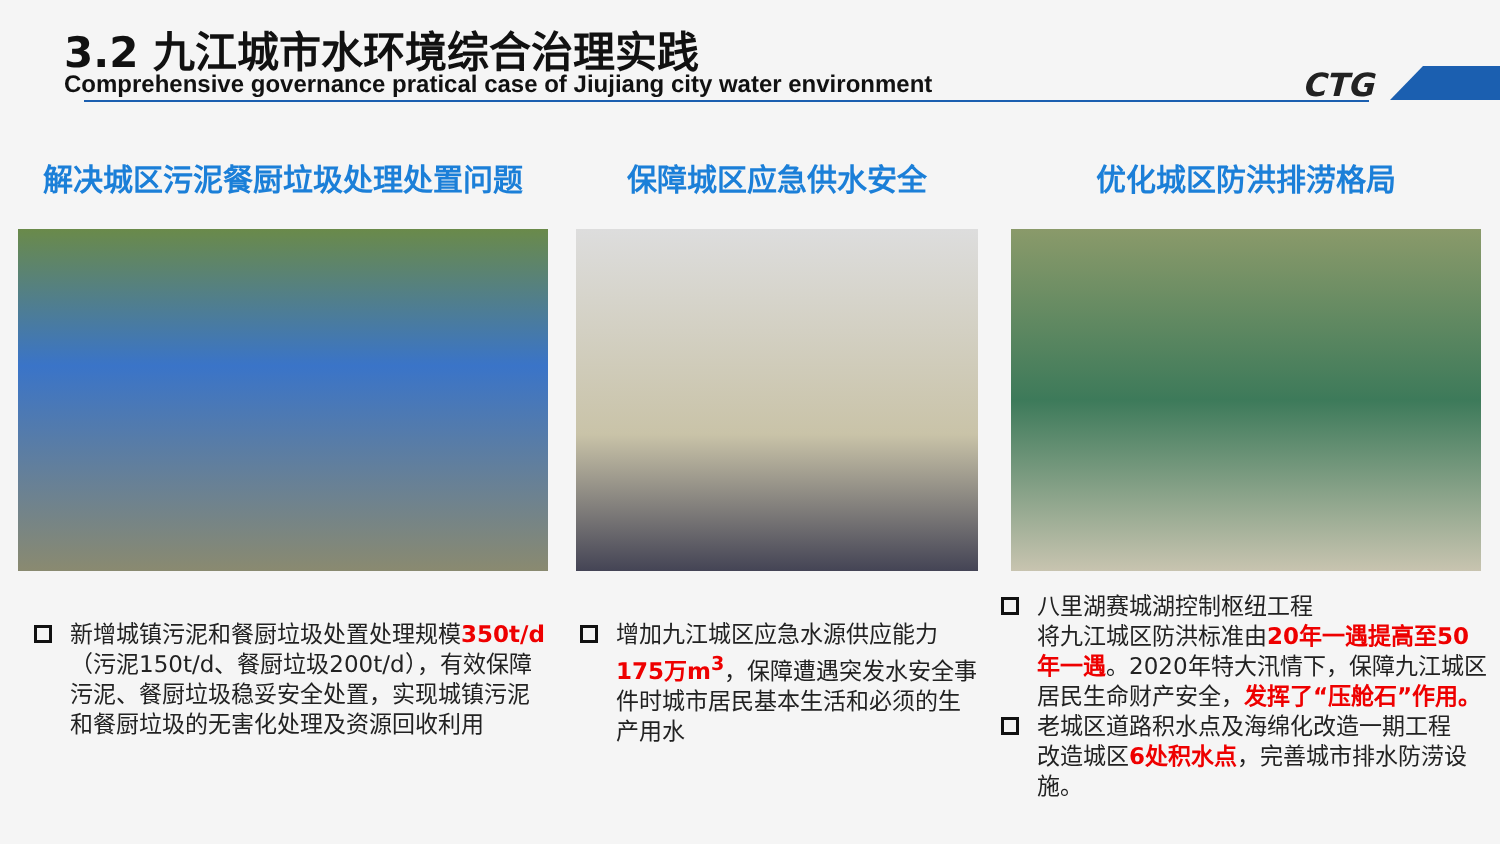3.2 九江城市水环境综合治理实践
Comprehensive governance pratical case of Jiujiang city water environment
CTG
解决城区污泥餐厨垃圾处理处置问题
新增城镇污泥和餐厨垃圾处置处理规模350t/d（污泥150t/d、餐厨垃圾200t/d），有效保障污泥、餐厨垃圾稳妥安全处置，实现城镇污泥和餐厨垃圾的无害化处理及资源回收利用
保障城区应急供水安全
增加九江城区应急水源供应能力175万m<sup>3</sup>，保障遭遇突发水安全事件时城市居民基本生活和必须的生产用水
优化城区防洪排涝格局
八里湖赛城湖控制枢纽工程
将九江城区防洪标准由20年一遇提高至50年一遇。2020年特大汛情下，保障九江城区居民生命财产安全，发挥了“压舱石”作用。
老城区道路积水点及海绵化改造一期工程
改造城区6处积水点，完善城市排水防涝设施。